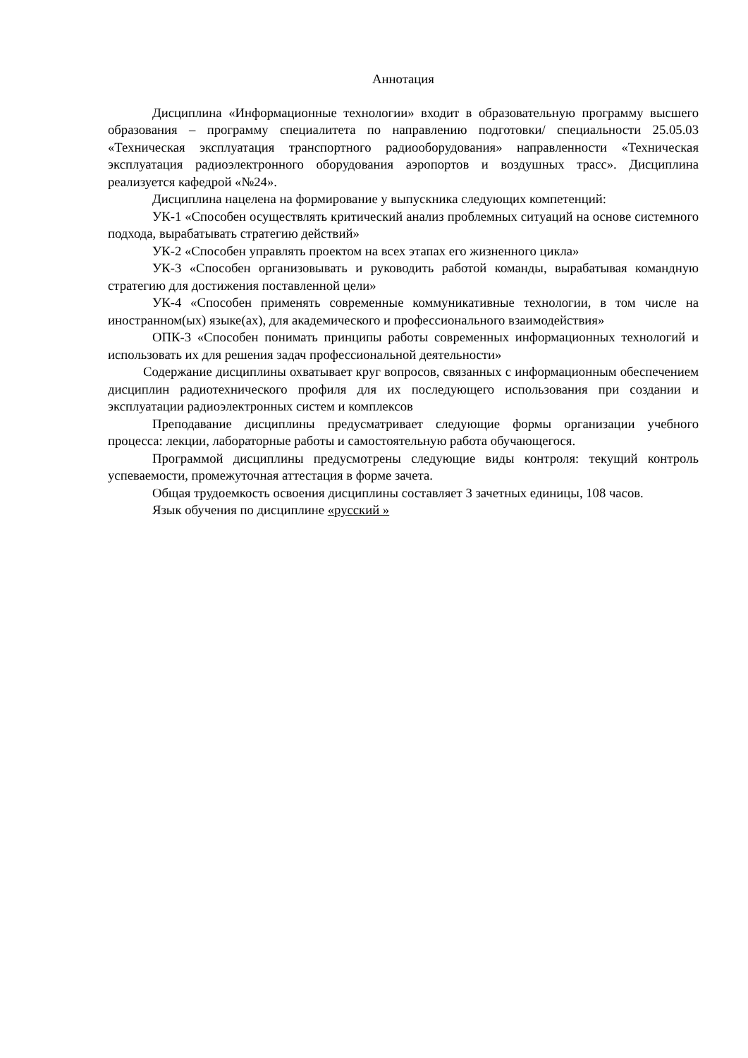Аннотация
Дисциплина «Информационные технологии» входит в образовательную программу высшего образования – программу специалитета по направлению подготовки/ специальности 25.05.03 «Техническая эксплуатация транспортного радиооборудования» направленности «Техническая эксплуатация радиоэлектронного оборудования аэропортов и воздушных трасс». Дисциплина реализуется кафедрой «№24».
Дисциплина нацелена на формирование у выпускника следующих компетенций:
УК-1 «Способен осуществлять критический анализ проблемных ситуаций на основе системного подхода, вырабатывать стратегию действий»
УК-2 «Способен управлять проектом на всех этапах его жизненного цикла»
УК-3 «Способен организовывать и руководить работой команды, вырабатывая командную стратегию для достижения поставленной цели»
УК-4 «Способен применять современные коммуникативные технологии, в том числе на иностранном(ых) языке(ах), для академического и профессионального взаимодействия»
ОПК-3 «Способен понимать принципы работы современных информационных технологий и использовать их для решения задач профессиональной деятельности»
Содержание дисциплины охватывает круг вопросов, связанных с информационным обеспечением дисциплин радиотехнического профиля для их последующего использования при создании и эксплуатации радиоэлектронных систем и комплексов
Преподавание дисциплины предусматривает следующие формы организации учебного процесса: лекции, лабораторные работы и самостоятельную работа обучающегося.
Программой дисциплины предусмотрены следующие виды контроля: текущий контроль успеваемости, промежуточная аттестация в форме зачета.
Общая трудоемкость освоения дисциплины составляет 3 зачетных единицы, 108 часов.
Язык обучения по дисциплине «русский »